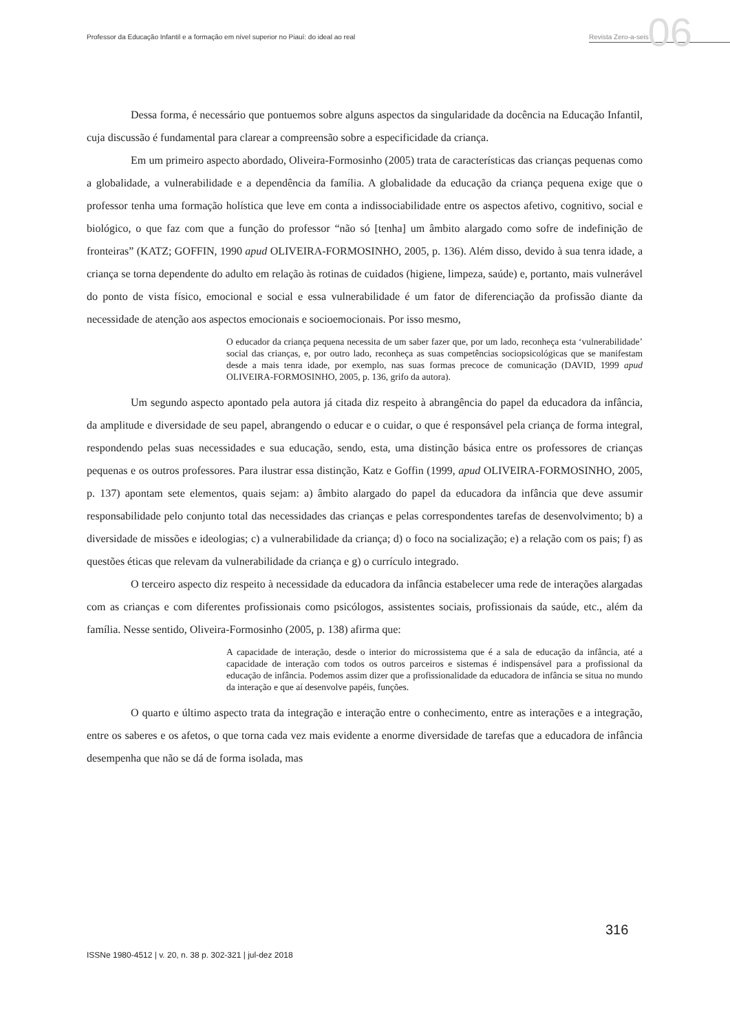Professor da Educação Infantil e a formação em nível superior no Piauí: do ideal ao real Revista Zero-a-seis 06
Dessa forma, é necessário que pontuemos sobre alguns aspectos da singularidade da docência na Educação Infantil, cuja discussão é fundamental para clarear a compreensão sobre a especificidade da criança.
Em um primeiro aspecto abordado, Oliveira-Formosinho (2005) trata de características das crianças pequenas como a globalidade, a vulnerabilidade e a dependência da família. A globalidade da educação da criança pequena exige que o professor tenha uma formação holística que leve em conta a indissociabilidade entre os aspectos afetivo, cognitivo, social e biológico, o que faz com que a função do professor “não só [tenha] um âmbito alargado como sofre de indefinição de fronteiras” (KATZ; GOFFIN, 1990 apud OLIVEIRA-FORMOSINHO, 2005, p. 136). Além disso, devido à sua tenra idade, a criança se torna dependente do adulto em relação às rotinas de cuidados (higiene, limpeza, saúde) e, portanto, mais vulnerável do ponto de vista físico, emocional e social e essa vulnerabilidade é um fator de diferenciação da profissão diante da necessidade de atenção aos aspectos emocionais e socioemocionais. Por isso mesmo,
O educador da criança pequena necessita de um saber fazer que, por um lado, reconheça esta ‘vulnerabilidade’ social das crianças, e, por outro lado, reconheça as suas competências sociopsicológicas que se manifestam desde a mais tenra idade, por exemplo, nas suas formas precoce de comunicação (DAVID, 1999 apud OLIVEIRA-FORMOSINHO, 2005, p. 136, grifo da autora).
Um segundo aspecto apontado pela autora já citada diz respeito à abrangência do papel da educadora da infância, da amplitude e diversidade de seu papel, abrangendo o educar e o cuidar, o que é responsável pela criança de forma integral, respondendo pelas suas necessidades e sua educação, sendo, esta, uma distinção básica entre os professores de crianças pequenas e os outros professores. Para ilustrar essa distinção, Katz e Goffin (1999, apud OLIVEIRA-FORMOSINHO, 2005, p. 137) apontam sete elementos, quais sejam: a) âmbito alargado do papel da educadora da infância que deve assumir responsabilidade pelo conjunto total das necessidades das crianças e pelas correspondentes tarefas de desenvolvimento; b) a diversidade de missões e ideologias; c) a vulnerabilidade da criança; d) o foco na socialização; e) a relação com os pais; f) as questões éticas que relevam da vulnerabilidade da criança e g) o currículo integrado.
O terceiro aspecto diz respeito à necessidade da educadora da infância estabelecer uma rede de interações alargadas com as crianças e com diferentes profissionais como psicólogos, assistentes sociais, profissionais da saúde, etc., além da família. Nesse sentido, Oliveira-Formosinho (2005, p. 138) afirma que:
A capacidade de interação, desde o interior do microssistema que é a sala de educação da infância, até a capacidade de interação com todos os outros parceiros e sistemas é indispensável para a profissional da educação de infância. Podemos assim dizer que a profissionalidade da educadora de infância se situa no mundo da interação e que aí desenvolve papéis, funções.
O quarto e último aspecto trata da integração e interação entre o conhecimento, entre as interações e a integração, entre os saberes e os afetos, o que torna cada vez mais evidente a enorme diversidade de tarefas que a educadora de infância desempenha que não se dá de forma isolada, mas
316
ISSNe 1980-4512 | v. 20, n. 38 p. 302-321 | jul-dez 2018